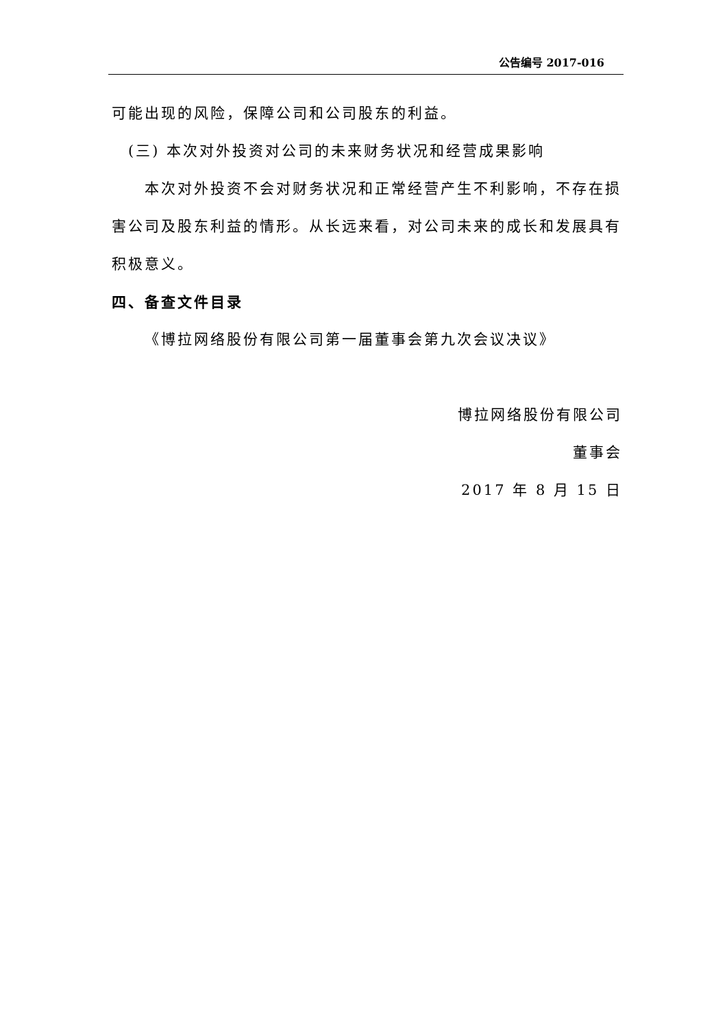公告编号 2017-016
可能出现的风险，保障公司和公司股东的利益。
(三) 本次对外投资对公司的未来财务状况和经营成果影响
本次对外投资不会对财务状况和正常经营产生不利影响，不存在损害公司及股东利益的情形。从长远来看，对公司未来的成长和发展具有积极意义。
四、备查文件目录
《博拉网络股份有限公司第一届董事会第九次会议决议》
博拉网络股份有限公司
董事会
2017 年 8 月 15 日